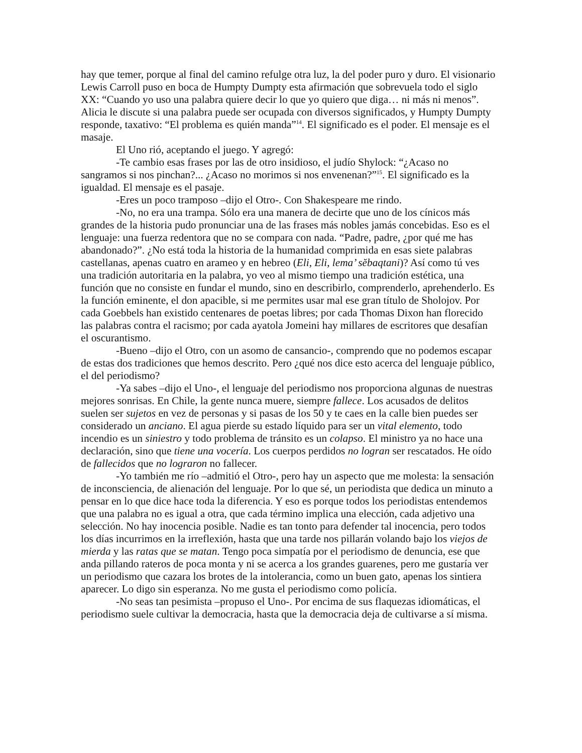hay que temer, porque al final del camino refulge otra luz, la del poder puro y duro. El visionario Lewis Carroll puso en boca de Humpty Dumpty esta afirmación que sobrevuela todo el siglo XX: “Cuando yo uso una palabra quiere decir lo que yo quiero que diga… ni más ni menos”. Alicia le discute si una palabra puede ser ocupada con diversos significados, y Humpty Dumpty responde, taxativo: “El problema es quién manda”<sup>14</sup>. El significado es el poder. El mensaje es el masaje.
El Uno rió, aceptando el juego. Y agregó:
-Te cambio esas frases por las de otro insidioso, el judío Shylock: “¿Acaso no sangramos si nos pinchan?... ¿Acaso no morimos si nos envenenan?”<sup>15</sup>. El significado es la igualdad. El mensaje es el pasaje.
-Eres un poco tramposo –dijo el Otro-. Con Shakespeare me rindo.
-No, no era una trampa. Sólo era una manera de decirte que uno de los cínicos más grandes de la historia pudo pronunciar una de las frases más nobles jamás concebidas. Eso es el lenguaje: una fuerza redentora que no se compara con nada. “Padre, padre, ¿por qué me has abandonado?”. ¿No está toda la historia de la humanidad comprimida en esas siete palabras castellanas, apenas cuatro en arameo y en hebreo (Eli, Eli, lema’ sĕbaqtani)? Así como tú ves una tradición autoritaria en la palabra, yo veo al mismo tiempo una tradición estética, una función que no consiste en fundar el mundo, sino en describirlo, comprenderlo, aprehenderlo. Es la función eminente, el don apacible, si me permites usar mal ese gran título de Sholojov. Por cada Goebbels han existido centenares de poetas libres; por cada Thomas Dixon han florecido las palabras contra el racismo; por cada ayatola Jomeini hay millares de escritores que desafían el oscurantismo.
-Bueno –dijo el Otro, con un asomo de cansancio-, comprendo que no podemos escapar de estas dos tradiciones que hemos descrito. Pero ¿qué nos dice esto acerca del lenguaje público, el del periodismo?
-Ya sabes –dijo el Uno-, el lenguaje del periodismo nos proporciona algunas de nuestras mejores sonrisas. En Chile, la gente nunca muere, siempre fallece. Los acusados de delitos suelen ser sujetos en vez de personas y si pasas de los 50 y te caes en la calle bien puedes ser considerado un anciano. El agua pierde su estado líquido para ser un vital elemento, todo incendio es un siniestro y todo problema de tránsito es un colapso. El ministro ya no hace una declaración, sino que tiene una vocería. Los cuerpos perdidos no logran ser rescatados. He oído de fallecidos que no lograron no fallecer.
-Yo también me río –admitió el Otro-, pero hay un aspecto que me molesta: la sensación de inconsciencia, de alienación del lenguaje. Por lo que sé, un periodista que dedica un minuto a pensar en lo que dice hace toda la diferencia. Y eso es porque todos los periodistas entendemos que una palabra no es igual a otra, que cada término implica una elección, cada adjetivo una selección. No hay inocencia posible. Nadie es tan tonto para defender tal inocencia, pero todos los días incurrimos en la irreflexión, hasta que una tarde nos pillarán volando bajo los viejos de mierda y las ratas que se matan. Tengo poca simpatía por el periodismo de denuncia, ese que anda pillando rateros de poca monta y ni se acerca a los grandes guarenes, pero me gustaría ver un periodismo que cazara los brotes de la intolerancia, como un buen gato, apenas los sintiera aparecer. Lo digo sin esperanza. No me gusta el periodismo como policía.
-No seas tan pesimista –propuso el Uno-. Por encima de sus flaquezas idiomáticas, el periodismo suele cultivar la democracia, hasta que la democracia deja de cultivarse a sí misma.